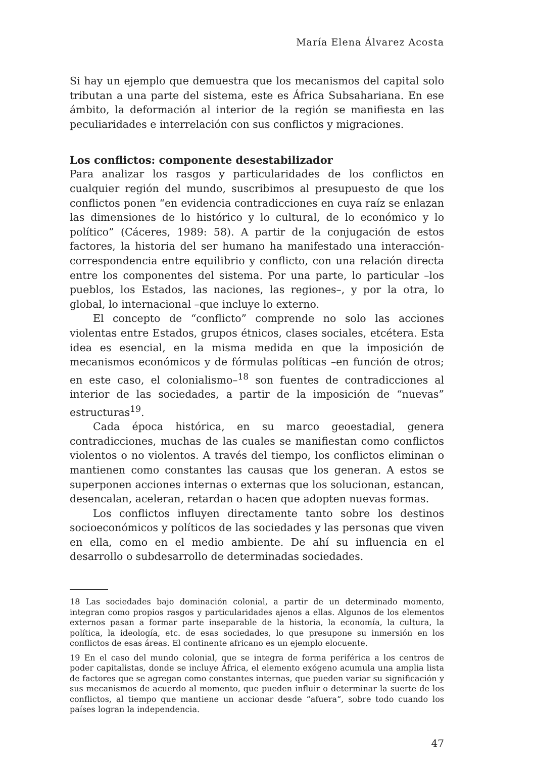María Elena Álvarez Acosta
Si hay un ejemplo que demuestra que los mecanismos del capital solo tributan a una parte del sistema, este es África Subsahariana. En ese ámbito, la deformación al interior de la región se manifiesta en las peculiaridades e interrelación con sus conflictos y migraciones.
Los conflictos: componente desestabilizador
Para analizar los rasgos y particularidades de los conflictos en cualquier región del mundo, suscribimos al presupuesto de que los conflictos ponen “en evidencia contradicciones en cuya raíz se enlazan las dimensiones de lo histórico y lo cultural, de lo económico y lo político” (Cáceres, 1989: 58). A partir de la conjugación de estos factores, la historia del ser humano ha manifestado una interacción-correspondencia entre equilibrio y conflicto, con una relación directa entre los componentes del sistema. Por una parte, lo particular –los pueblos, los Estados, las naciones, las regiones–, y por la otra, lo global, lo internacional –que incluye lo externo.
El concepto de “conflicto” comprende no solo las acciones violentas entre Estados, grupos étnicos, clases sociales, etcétera. Esta idea es esencial, en la misma medida en que la imposición de mecanismos económicos y de fórmulas políticas –en función de otros; en este caso, el colonialismo–<sup>18</sup> son fuentes de contradicciones al interior de las sociedades, a partir de la imposición de “nuevas” estructuras<sup>19</sup>.
Cada época histórica, en su marco geoestadial, genera contradicciones, muchas de las cuales se manifiestan como conflictos violentos o no violentos. A través del tiempo, los conflictos eliminan o mantienen como constantes las causas que los generan. A estos se superponen acciones internas o externas que los solucionan, estancan, desencalan, aceleran, retardan o hacen que adopten nuevas formas.
Los conflictos influyen directamente tanto sobre los destinos socioeconómicos y políticos de las sociedades y las personas que viven en ella, como en el medio ambiente. De ahí su influencia en el desarrollo o subdesarrollo de determinadas sociedades.
18 Las sociedades bajo dominación colonial, a partir de un determinado momento, integran como propios rasgos y particularidades ajenos a ellas. Algunos de los elementos externos pasan a formar parte inseparable de la historia, la economía, la cultura, la política, la ideología, etc. de esas sociedades, lo que presupone su inmersión en los conflictos de esas áreas. El continente africano es un ejemplo elocuente.
19 En el caso del mundo colonial, que se integra de forma periférica a los centros de poder capitalistas, donde se incluye África, el elemento exógeno acumula una amplia lista de factores que se agregan como constantes internas, que pueden variar su significación y sus mecanismos de acuerdo al momento, que pueden influir o determinar la suerte de los conflictos, al tiempo que mantiene un accionar desde “afuera”, sobre todo cuando los países logran la independencia.
47